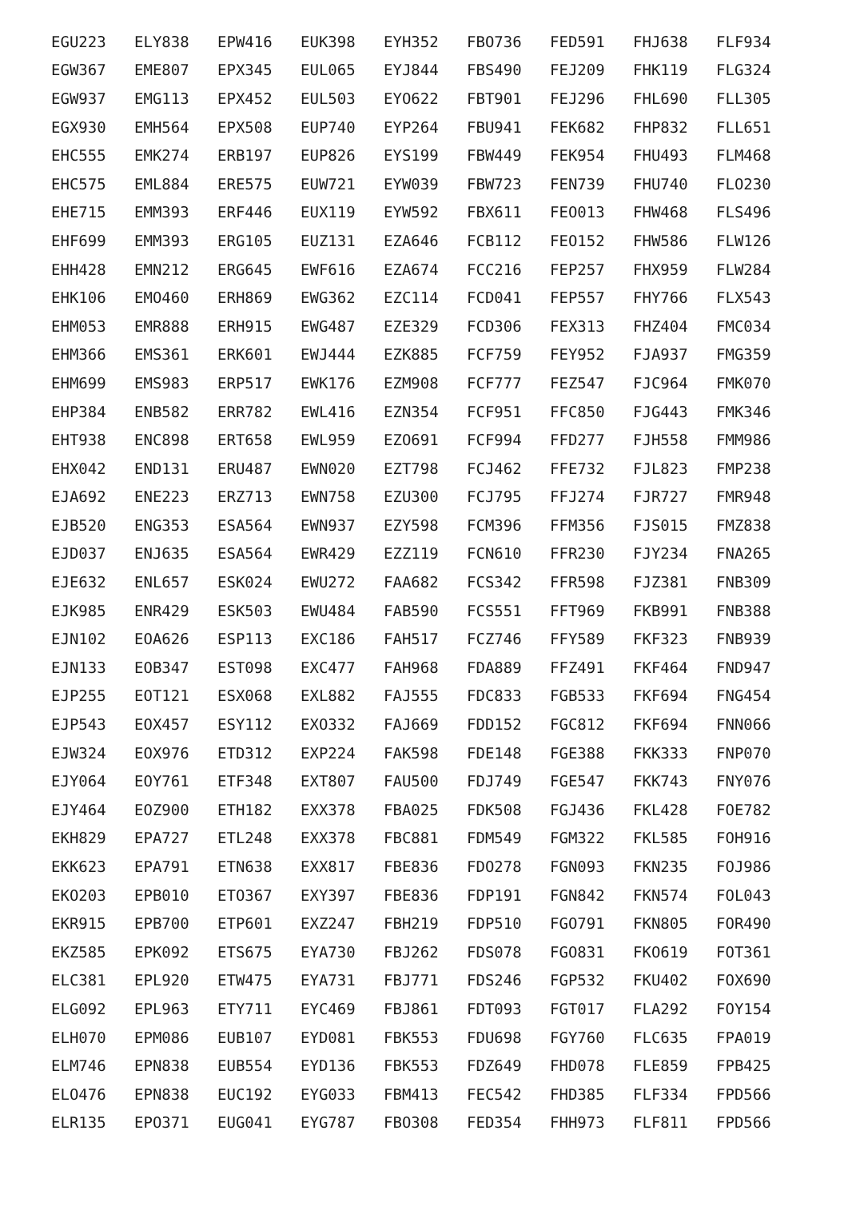| EGU223 | ELY838 | EPW416 | EUK398 | EYH352 | FBO736 | FED591 | FHJ638 | FLF934 |
| EGW367 | EME807 | EPX345 | EUL065 | EYJ844 | FBS490 | FEJ209 | FHK119 | FLG324 |
| EGW937 | EMG113 | EPX452 | EUL503 | EYO622 | FBT901 | FEJ296 | FHL690 | FLL305 |
| EGX930 | EMH564 | EPX508 | EUP740 | EYP264 | FBU941 | FEK682 | FHP832 | FLL651 |
| EHC555 | EMK274 | ERB197 | EUP826 | EYS199 | FBW449 | FEK954 | FHU493 | FLM468 |
| EHC575 | EML884 | ERE575 | EUW721 | EYW039 | FBW723 | FEN739 | FHU740 | FLO230 |
| EHE715 | EMM393 | ERF446 | EUX119 | EYW592 | FBX611 | FEO013 | FHW468 | FLS496 |
| EHF699 | EMM393 | ERG105 | EUZ131 | EZA646 | FCB112 | FEO152 | FHW586 | FLW126 |
| EHH428 | EMN212 | ERG645 | EWF616 | EZA674 | FCC216 | FEP257 | FHX959 | FLW284 |
| EHK106 | EMO460 | ERH869 | EWG362 | EZC114 | FCD041 | FEP557 | FHY766 | FLX543 |
| EHM053 | EMR888 | ERH915 | EWG487 | EZE329 | FCD306 | FEX313 | FHZ404 | FMC034 |
| EHM366 | EMS361 | ERK601 | EWJ444 | EZK885 | FCF759 | FEY952 | FJA937 | FMG359 |
| EHM699 | EMS983 | ERP517 | EWK176 | EZM908 | FCF777 | FEZ547 | FJC964 | FMK070 |
| EHP384 | ENB582 | ERR782 | EWL416 | EZN354 | FCF951 | FFC850 | FJG443 | FMK346 |
| EHT938 | ENC898 | ERT658 | EWL959 | EZO691 | FCF994 | FFD277 | FJH558 | FMM986 |
| EHX042 | END131 | ERU487 | EWN020 | EZT798 | FCJ462 | FFE732 | FJL823 | FMP238 |
| EJA692 | ENE223 | ERZ713 | EWN758 | EZU300 | FCJ795 | FFJ274 | FJR727 | FMR948 |
| EJB520 | ENG353 | ESA564 | EWN937 | EZY598 | FCM396 | FFM356 | FJS015 | FMZ838 |
| EJD037 | ENJ635 | ESA564 | EWR429 | EZZ119 | FCN610 | FFR230 | FJY234 | FNA265 |
| EJE632 | ENL657 | ESK024 | EWU272 | FAA682 | FCS342 | FFR598 | FJZ381 | FNB309 |
| EJK985 | ENR429 | ESK503 | EWU484 | FAB590 | FCS551 | FFT969 | FKB991 | FNB388 |
| EJN102 | EOA626 | ESP113 | EXC186 | FAH517 | FCZ746 | FFY589 | FKF323 | FNB939 |
| EJN133 | EOB347 | EST098 | EXC477 | FAH968 | FDA889 | FFZ491 | FKF464 | FND947 |
| EJP255 | EOT121 | ESX068 | EXL882 | FAJ555 | FDC833 | FGB533 | FKF694 | FNG454 |
| EJP543 | EOX457 | ESY112 | EXO332 | FAJ669 | FDD152 | FGC812 | FKF694 | FNN066 |
| EJW324 | EOX976 | ETD312 | EXP224 | FAK598 | FDE148 | FGE388 | FKK333 | FNP070 |
| EJY064 | EOY761 | ETF348 | EXT807 | FAU500 | FDJ749 | FGE547 | FKK743 | FNY076 |
| EJY464 | EOZ900 | ETH182 | EXX378 | FBA025 | FDK508 | FGJ436 | FKL428 | FOE782 |
| EKH829 | EPA727 | ETL248 | EXX378 | FBC881 | FDM549 | FGM322 | FKL585 | FOH916 |
| EKK623 | EPA791 | ETN638 | EXX817 | FBE836 | FDO278 | FGN093 | FKN235 | FOJ986 |
| EKO203 | EPB010 | ETO367 | EXY397 | FBE836 | FDP191 | FGN842 | FKN574 | FOL043 |
| EKR915 | EPB700 | ETP601 | EXZ247 | FBH219 | FDP510 | FGO791 | FKN805 | FOR490 |
| EKZ585 | EPK092 | ETS675 | EYA730 | FBJ262 | FDS078 | FGO831 | FKO619 | FOT361 |
| ELC381 | EPL920 | ETW475 | EYA731 | FBJ771 | FDS246 | FGP532 | FKU402 | FOX690 |
| ELG092 | EPL963 | ETY711 | EYC469 | FBJ861 | FDT093 | FGT017 | FLA292 | FOY154 |
| ELH070 | EPM086 | EUB107 | EYD081 | FBK553 | FDU698 | FGY760 | FLC635 | FPA019 |
| ELM746 | EPN838 | EUB554 | EYD136 | FBK553 | FDZ649 | FHD078 | FLE859 | FPB425 |
| ELO476 | EPN838 | EUC192 | EYG033 | FBM413 | FEC542 | FHD385 | FLF334 | FPD566 |
| ELR135 | EPO371 | EUG041 | EYG787 | FBO308 | FED354 | FHH973 | FLF811 | FPD566 |